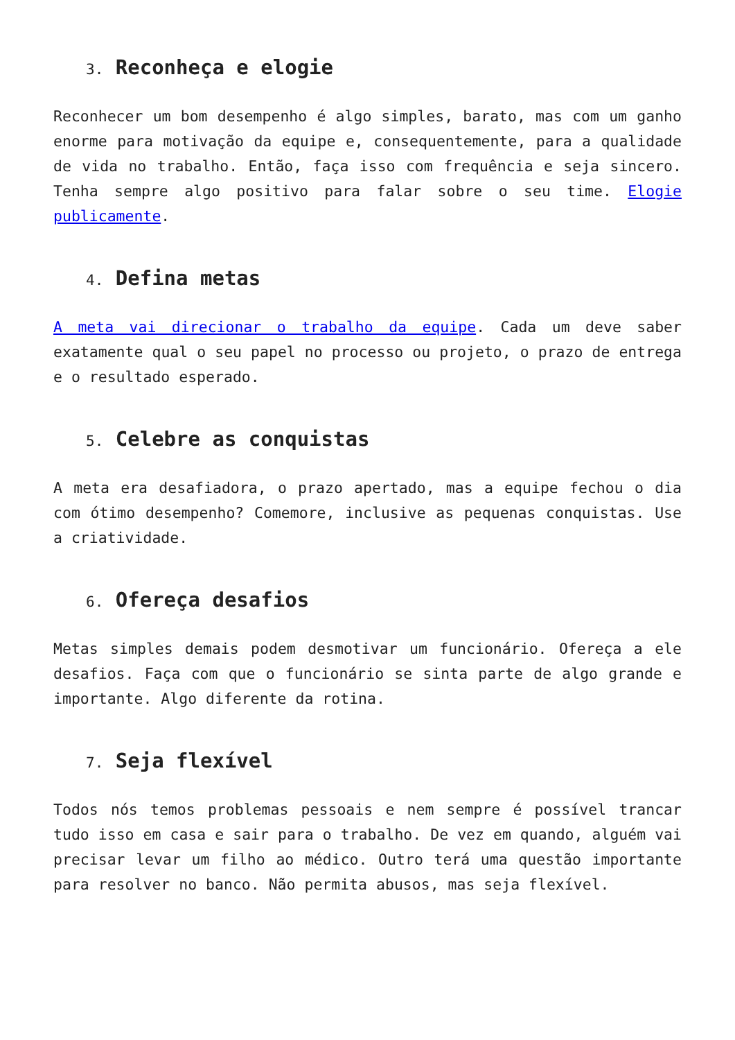3. Reconheça e elogie
Reconhecer um bom desempenho é algo simples, barato, mas com um ganho enorme para motivação da equipe e, consequentemente, para a qualidade de vida no trabalho. Então, faça isso com frequência e seja sincero. Tenha sempre algo positivo para falar sobre o seu time. Elogie publicamente.
4. Defina metas
A meta vai direcionar o trabalho da equipe. Cada um deve saber exatamente qual o seu papel no processo ou projeto, o prazo de entrega e o resultado esperado.
5. Celebre as conquistas
A meta era desafiadora, o prazo apertado, mas a equipe fechou o dia com ótimo desempenho? Comemore, inclusive as pequenas conquistas. Use a criatividade.
6. Ofereça desafios
Metas simples demais podem desmotivar um funcionário. Ofereça a ele desafios. Faça com que o funcionário se sinta parte de algo grande e importante. Algo diferente da rotina.
7. Seja flexível
Todos nós temos problemas pessoais e nem sempre é possível trancar tudo isso em casa e sair para o trabalho. De vez em quando, alguém vai precisar levar um filho ao médico. Outro terá uma questão importante para resolver no banco. Não permita abusos, mas seja flexível.